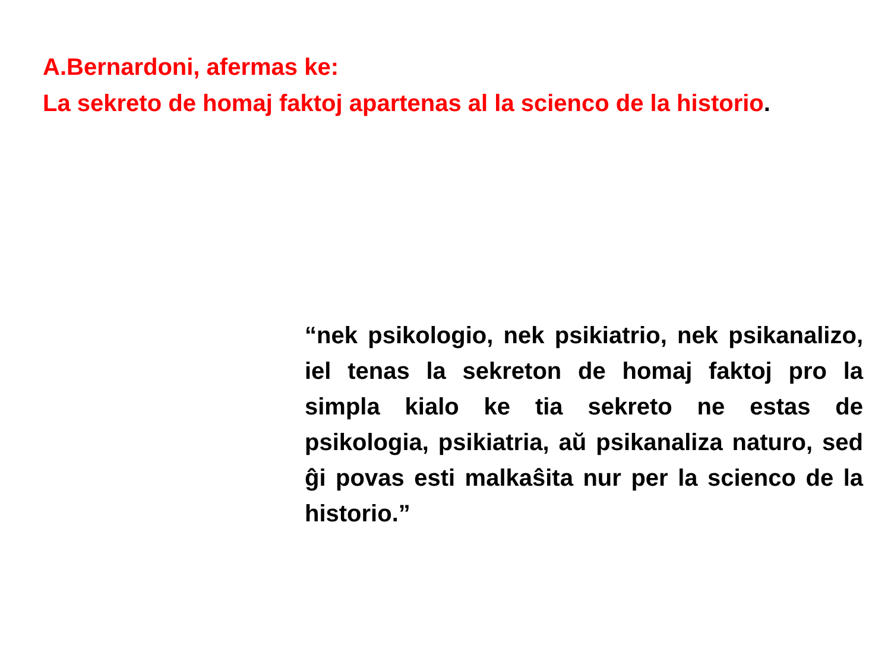A.Bernardoni, afermas ke:
La sekreto de homaj faktoj apartenas al la scienco de la historio.
“nek psikologio, nek psikiatrio, nek psikanalizo, iel tenas la sekreton de homaj faktoj pro la simpla kialo ke tia sekreto ne estas de psikologia, psikiatria, aŭ psikanaliza naturo, sed ĝi povas esti malkaŝita nur per la scienco de la historio.”